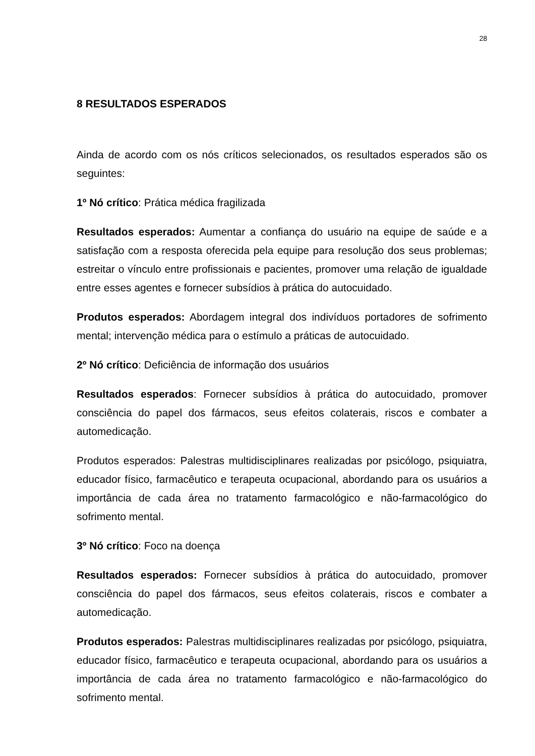28
8 RESULTADOS ESPERADOS
Ainda de acordo com os nós críticos selecionados, os resultados esperados são os seguintes:
1º Nó crítico: Prática médica fragilizada
Resultados esperados: Aumentar a confiança do usuário na equipe de saúde e a satisfação com a resposta oferecida pela equipe para resolução dos seus problemas; estreitar o vínculo entre profissionais e pacientes, promover uma relação de igualdade entre esses agentes e fornecer subsídios à prática do autocuidado.
Produtos esperados: Abordagem integral dos indivíduos portadores de sofrimento mental; intervenção médica para o estímulo a práticas de autocuidado.
2º Nó crítico: Deficiência de informação dos usuários
Resultados esperados: Fornecer subsídios à prática do autocuidado, promover consciência do papel dos fármacos, seus efeitos colaterais, riscos e combater a automedicação.
Produtos esperados: Palestras multidisciplinares realizadas por psicólogo, psiquiatra, educador físico, farmacêutico e terapeuta ocupacional, abordando para os usuários a importância de cada área no tratamento farmacológico e não-farmacológico do sofrimento mental.
3º Nó crítico: Foco na doença
Resultados esperados: Fornecer subsídios à prática do autocuidado, promover consciência do papel dos fármacos, seus efeitos colaterais, riscos e combater a automedicação.
Produtos esperados: Palestras multidisciplinares realizadas por psicólogo, psiquiatra, educador físico, farmacêutico e terapeuta ocupacional, abordando para os usuários a importância de cada área no tratamento farmacológico e não-farmacológico do sofrimento mental.